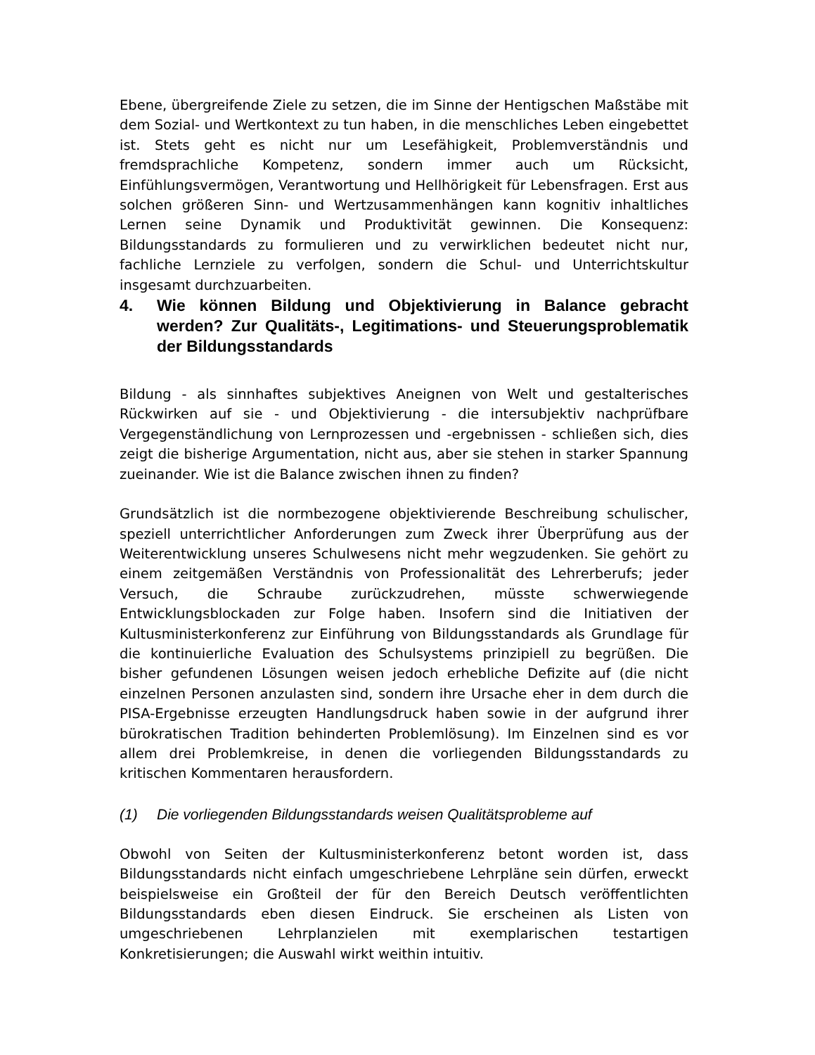Ebene, übergreifende Ziele zu setzen, die im Sinne der Hentigschen Maßstäbe mit dem Sozial- und Wertkontext zu tun haben, in die menschliches Leben eingebettet ist. Stets geht es nicht nur um Lesefähigkeit, Problemverständnis und fremdsprachliche Kompetenz, sondern immer auch um Rücksicht, Einfühlungsvermögen, Verantwortung und Hellhörigkeit für Lebensfragen. Erst aus solchen größeren Sinn- und Wertzusammenhängen kann kognitiv inhaltliches Lernen seine Dynamik und Produktivität gewinnen. Die Konsequenz: Bildungsstandards zu formulieren und zu verwirklichen bedeutet nicht nur, fachliche Lernziele zu verfolgen, sondern die Schul- und Unterrichtskultur insgesamt durchzuarbeiten.
4. Wie können Bildung und Objektivierung in Balance gebracht werden? Zur Qualitäts-, Legitimations- und Steuerungsproblematik der Bildungsstandards
Bildung - als sinnhaftes subjektives Aneignen von Welt und gestalterisches Rückwirken auf sie - und Objektivierung - die intersubjektiv nachprüfbare Vergegenständlichung von Lernprozessen und -ergebnissen - schließen sich, dies zeigt die bisherige Argumentation, nicht aus, aber sie stehen in starker Spannung zueinander. Wie ist die Balance zwischen ihnen zu finden?
Grundsätzlich ist die normbezogene objektivierende Beschreibung schulischer, speziell unterrichtlicher Anforderungen zum Zweck ihrer Überprüfung aus der Weiterentwicklung unseres Schulwesens nicht mehr wegzudenken. Sie gehört zu einem zeitgemäßen Verständnis von Professionalität des Lehrerberufs; jeder Versuch, die Schraube zurückzudrehen, müsste schwerwiegende Entwicklungsblockaden zur Folge haben. Insofern sind die Initiativen der Kultusministerkonferenz zur Einführung von Bildungsstandards als Grundlage für die kontinuierliche Evaluation des Schulsystems prinzipiell zu begrüßen. Die bisher gefundenen Lösungen weisen jedoch erhebliche Defizite auf (die nicht einzelnen Personen anzulasten sind, sondern ihre Ursache eher in dem durch die PISA-Ergebnisse erzeugten Handlungsdruck haben sowie in der aufgrund ihrer bürokratischen Tradition behinderten Problemlösung). Im Einzelnen sind es vor allem drei Problemkreise, in denen die vorliegenden Bildungsstandards zu kritischen Kommentaren herausfordern.
(1) Die vorliegenden Bildungsstandards weisen Qualitätsprobleme auf
Obwohl von Seiten der Kultusministerkonferenz betont worden ist, dass Bildungsstandards nicht einfach umgeschriebene Lehrpläne sein dürfen, erweckt beispielsweise ein Großteil der für den Bereich Deutsch veröffentlichten Bildungsstandards eben diesen Eindruck. Sie erscheinen als Listen von umgeschriebenen Lehrplanzielen mit exemplarischen testartigen Konkretisierungen; die Auswahl wirkt weithin intuitiv.